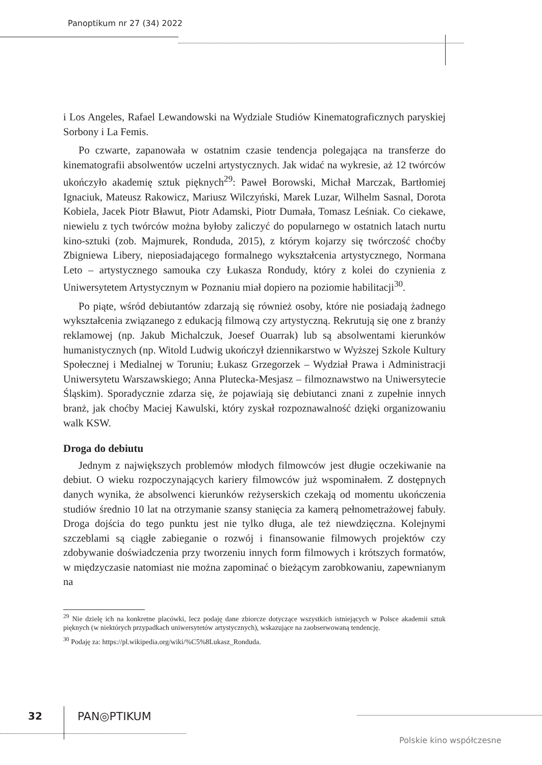Panoptikum nr 27 (34) 2022
i Los Angeles, Rafael Lewandowski na Wydziale Studiów Kinematograficznych paryskiej Sorbony i La Femis.
Po czwarte, zapanowała w ostatnim czasie tendencja polegająca na transferze do kinematografii absolwentów uczelni artystycznych. Jak widać na wykresie, aż 12 twórców ukończyło akademię sztuk pięknych<sup>29</sup>: Paweł Borowski, Michał Marczak, Bartłomiej Ignaciuk, Mateusz Rakowicz, Mariusz Wilczyński, Marek Luzar, Wilhelm Sasnal, Dorota Kobiela, Jacek Piotr Bławut, Piotr Adamski, Piotr Dumała, Tomasz Leśniak. Co ciekawe, niewielu z tych twórców można byłoby zaliczyć do popularnego w ostatnich latach nurtu kino-sztuki (zob. Majmurek, Ronduda, 2015), z którym kojarzy się twórczość choćby Zbigniewa Libery, nieposiadającego formalnego wykształcenia artystycznego, Normana Leto – artystycznego samouka czy Łukasza Rondudy, który z kolei do czynienia z Uniwersytetem Artystycznym w Poznaniu miał dopiero na poziomie habilitacji<sup>30</sup>.
Po piąte, wśród debiutantów zdarzają się również osoby, które nie posiadają żadnego wykształcenia związanego z edukacją filmową czy artystyczną. Rekrutują się one z branży reklamowej (np. Jakub Michalczuk, Joesef Ouarrak) lub są absolwentami kierunków humanistycznych (np. Witold Ludwig ukończył dziennikarstwo w Wyższej Szkole Kultury Społecznej i Medialnej w Toruniu; Łukasz Grzegorzek – Wydział Prawa i Administracji Uniwersytetu Warszawskiego; Anna Plutecka-Mesjasz – filmoznawstwo na Uniwersytecie Śląskim). Sporadycznie zdarza się, że pojawiają się debiutanci znani z zupełnie innych branż, jak choćby Maciej Kawulski, który zyskał rozpoznawalność dzięki organizowaniu walk KSW.
Droga do debiutu
Jednym z największych problemów młodych filmowców jest długie oczekiwanie na debiut. O wieku rozpoczynających kariery filmowców już wspominałem. Z dostępnych danych wynika, że absolwenci kierunków reżyserskich czekają od momentu ukończenia studiów średnio 10 lat na otrzymanie szansy stanięcia za kamerą pełnometrażowej fabuły. Droga dojścia do tego punktu jest nie tylko długa, ale też niewdzięczna. Kolejnymi szczeblami są ciągłe zabieganie o rozwój i finansowanie filmowych projektów czy zdobywanie doświadczenia przy tworzeniu innych form filmowych i krótszych formatów, w międzyczasie natomiast nie można zapominać o bieżącym zarobkowaniu, zapewnianym na
<sup>29</sup> Nie dzielę ich na konkretne placówki, lecz podaję dane zbiorcze dotyczące wszystkich istniejących w Polsce akademii sztuk pięknych (w niektórych przypadkach uniwersytetów artystycznych), wskazujące na zaobserwowaną tendencję.
<sup>30</sup> Podaję za: https://pl.wikipedia.org/wiki/%C5%8Lukasz_Ronduda.
32 PAN◎PTIKUM
Polskie kino współczesne